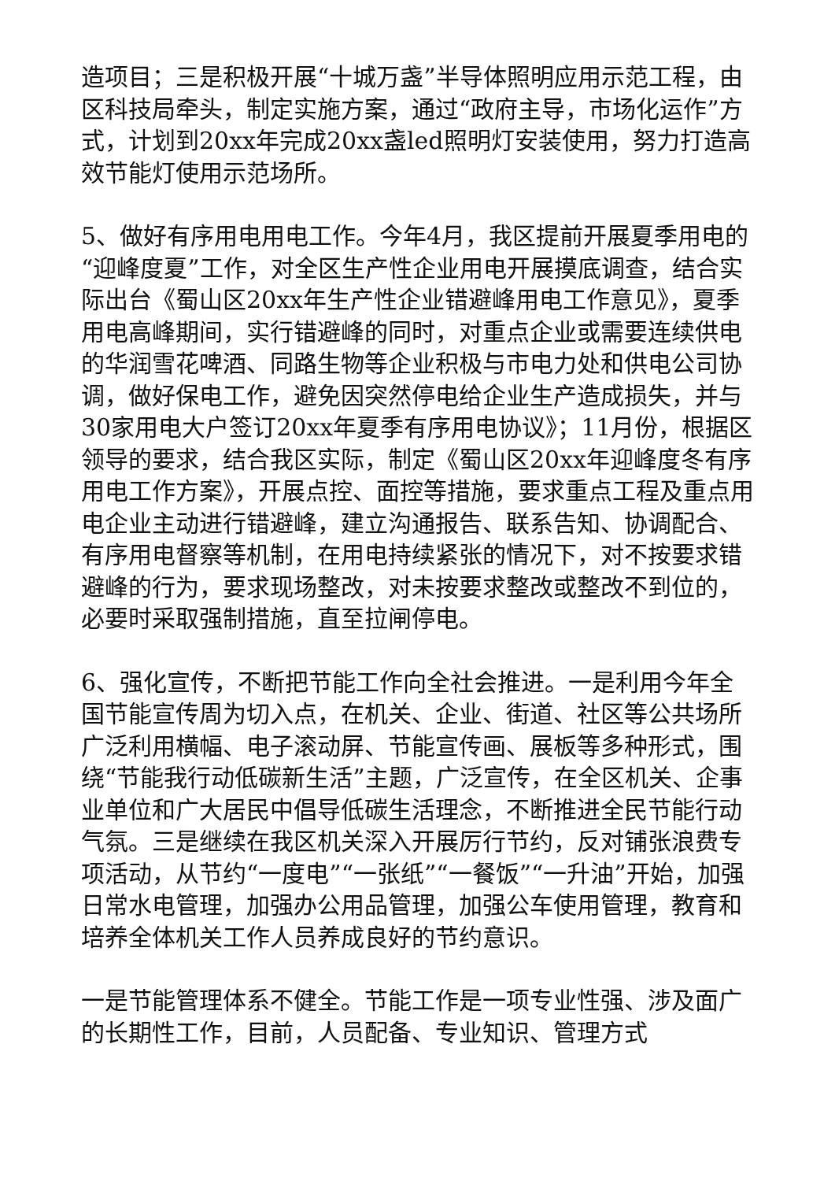造项目；三是积极开展“十城万盏”半导体照明应用示范工程，由区科技局牵头，制定实施方案，通过“政府主导，市场化运作”方式，计划到20xx年完成20xx盏led照明灯安装使用，努力打造高效节能灯使用示范场所。
5、做好有序用电用电工作。今年4月，我区提前开展夏季用电的“迎峰度夏”工作，对全区生产性企业用电开展摸底调查，结合实际出台《蜀山区20xx年生产性企业错避峰用电工作意见》，夏季用电高峰期间，实行错避峰的同时，对重点企业或需要连续供电的华润雪花啤酒、同路生物等企业积极与市电力处和供电公司协调，做好保电工作，避免因突然停电给企业生产造成损失，并与30家用电大户签订20xx年夏季有序用电协议》；11月份，根据区领导的要求，结合我区实际，制定《蜀山区20xx年迎峰度冬有序用电工作方案》，开展点控、面控等措施，要求重点工程及重点用电企业主动进行错避峰，建立沟通报告、联系告知、协调配合、有序用电督察等机制，在用电持续紧张的情况下，对不按要求错避峰的行为，要求现场整改，对未按要求整改或整改不到位的，必要时采取强制措施，直至拉闸停电。
6、强化宣传，不断把节能工作向全社会推进。一是利用今年全国节能宣传周为切入点，在机关、企业、街道、社区等公共场所广泛利用横幅、电子滚动屏、节能宣传画、展板等多种形式，围绕“节能我行动低碳新生活”主题，广泛宣传，在全区机关、企事业单位和广大居民中倡导低碳生活理念，不断推进全民节能行动气氛。三是继续在我区机关深入开展厉行节约，反对铺张浪费专项活动，从节约“一度电”“一张纸”“一餐饭”“一升油”开始，加强日常水电管理，加强办公用品管理，加强公车使用管理，教育和培养全体机关工作人员养成良好的节约意识。
一是节能管理体系不健全。节能工作是一项专业性强、涉及面广的长期性工作，目前，人员配备、专业知识、管理方式